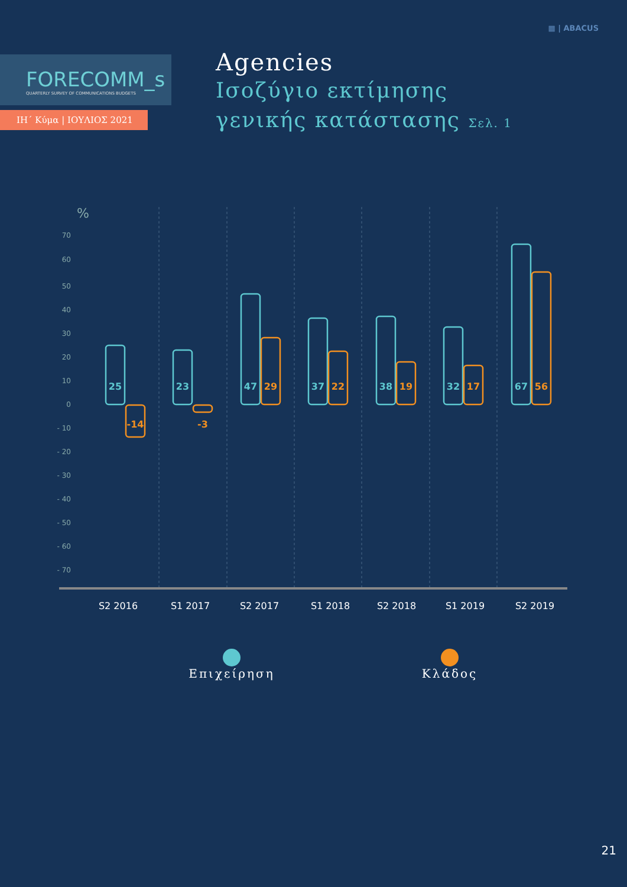▦ | ABACUS
FORECOMM_s
QUARTERLY SURVEY OF COMMUNICATIONS BUDGETS
ΙΗ΄ Κύμα | ΙΟΥΛΙΟΣ 2021
Agencies
Ισοζύγιο εκτίμησης
γενικής κατάστασης Σελ. 1
%
70
60
50
40
30
20
10
0
- 10
- 20
- 30
- 40
- 50
- 60
- 70
25
23
47
37
38
32
67
-14
-3
29
22
19
17
56
S2 2016
S1 2017
S2 2017
S1 2018
S2 2018
S1 2019
S2 2019
Επιχείρηση
Κλάδος
21